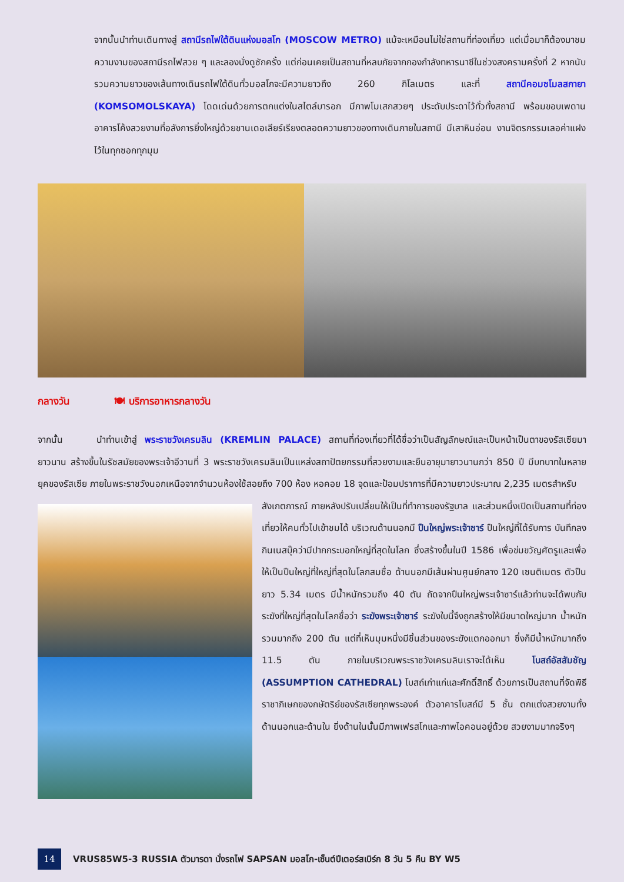จากนั้นนำท่านเดินทางสู่ สถานีรถไฟใต้ดินแห่งมอสโก (MOSCOW METRO) แม้จะเหมือนไม่ใช่สถานที่ท่องเที่ยว แต่เมื่อมาก็ต้องมาชมความงามของสถานีรถไฟสวย ๆ และลองนั่งดูซักครั้ง แต่ก่อนเคยเป็นสถานที่หลบภัยจากกองกำลังทหารนาซีในช่วงสงครามครั้งที่ 2 หากนับรวมความยาวของเส้นทางเดินรถไฟใต้ดินทั่วมอสโกจะมีความยาวถึง 260 กิโลเมตร และที่ สถานีคอมซโมลสกายา (KOMSOMOLSKAYA) โดดเด่นด้วยการตกแต่งในสไตล์บารอก มีภาพโมเสกสวยๆ ประดับประดาไว้ทั่วทั้งสถานี พร้อมขอบเพดานอาคารโค้งสวยงามที่อลังการยิ่งใหญ่ด้วยชานเดอเลียร์เรียงตลอดความยาวของทางเดินภายในสถานี มีเสาหินอ่อน งานจิตรกรรมเลอค่าแฝงไว้ในทุกซอกทุกมุม
กลางวัน 🍽 บริการอาหารกลางวัน
จากนั้น
นำท่านเข้าสู่ พระราชวังเครมลิน (KREMLIN PALACE) สถานที่ท่องเที่ยวที่ได้ชื่อว่าเป็นสัญลักษณ์และเป็นหน้าเป็นตาของรัสเซียมายาวนาน สร้างขึ้นในรัชสมัยของพระเจ้าอีวานที่ 3 พระราชวังเครมลินเป็นแหล่งสถาปัตยกรรมที่สวยงามและยืนอายุมายาวนานกว่า 850 ปี มีบทบาทในหลายยุคของรัสเซีย ภายในพระราชวังนอกเหนือจากจำนวนห้องใช้สอยถึง 700 ห้อง หอคอย 18 จุดและป้อมปราการที่มีความยาวประมาณ 2,235 เมตรสำหรับ
สังเกตการณ์ ภายหลังปรับเปลี่ยนให้เป็นที่ทำการของรัฐบาล และส่วนหนึ่งเปิดเป็นสถานที่ท่องเที่ยวให้คนทั่วไปเข้าชมได้ บริเวณด้านนอกมี ปืนใหญ่พระเจ้าซาร์ ปืนใหญ่ที่ได้รับการ บันทึกลงกินเนสบุ๊คว่ามีปากกระบอกใหญ่ที่สุดในโลก ซึ่งสร้างขึ้นในปี 1586 เพื่อข่มขวัญศัตรูและเพื่อให้เป็นปืนใหญ่ที่ใหญ่ที่สุดในโลกสมชื่อ ด้านนอกมีเส้นผ่านศูนย์กลาง 120 เซนติเมตร ตัวปืนยาว 5.34 เมตร มีน้ำหนักรวมถึง 40 ตัน ถัดจากปืนใหญ่พระเจ้าซาร์แล้วท่านจะได้พบกับระฆังที่ใหญ่ที่สุดในโลกชื่อว่า ระฆังพระเจ้าซาร์ ระฆังใบนี้จึงถูกสร้างให้มีขนาดใหญ่มาก น้ำหนักรวมมากถึง 200 ตัน แต่ที่เห็นมุมหนึ่งมีชิ้นส่วนของระฆังแตกออกมา ซึ่งก็มีน้ำหนักมากถึง 11.5 ตัน ภายในบริเวณพระราชวังเครมลินเราจะได้เห็น โบสถ์อัสสัมชัญ (ASSUMPTION CATHEDRAL) โบสถ์เก่าแก่และศักดิ์สิทธิ์ ด้วยการเป็นสถานที่จัดพิธีราชาภิเษกของกษัตริย์ของรัสเซียทุกพระองค์ ตัวอาคารโบสถ์มี 5 ชั้น ตกแต่งสวยงามทั้งด้านนอกและด้านใน ยิ่งด้านในนั้นมีภาพเฟรสโกและภาพไอคอนอยู่ด้วย สวยงามมากจริงๆ
14
VRUS85W5-3 RUSSIA ตัวมารดา นั่งรถไฟ SAPSAN มอสโก-เซ็นต์ปีเตอร์สเบิร์ก 8 วัน 5 คืน BY W5